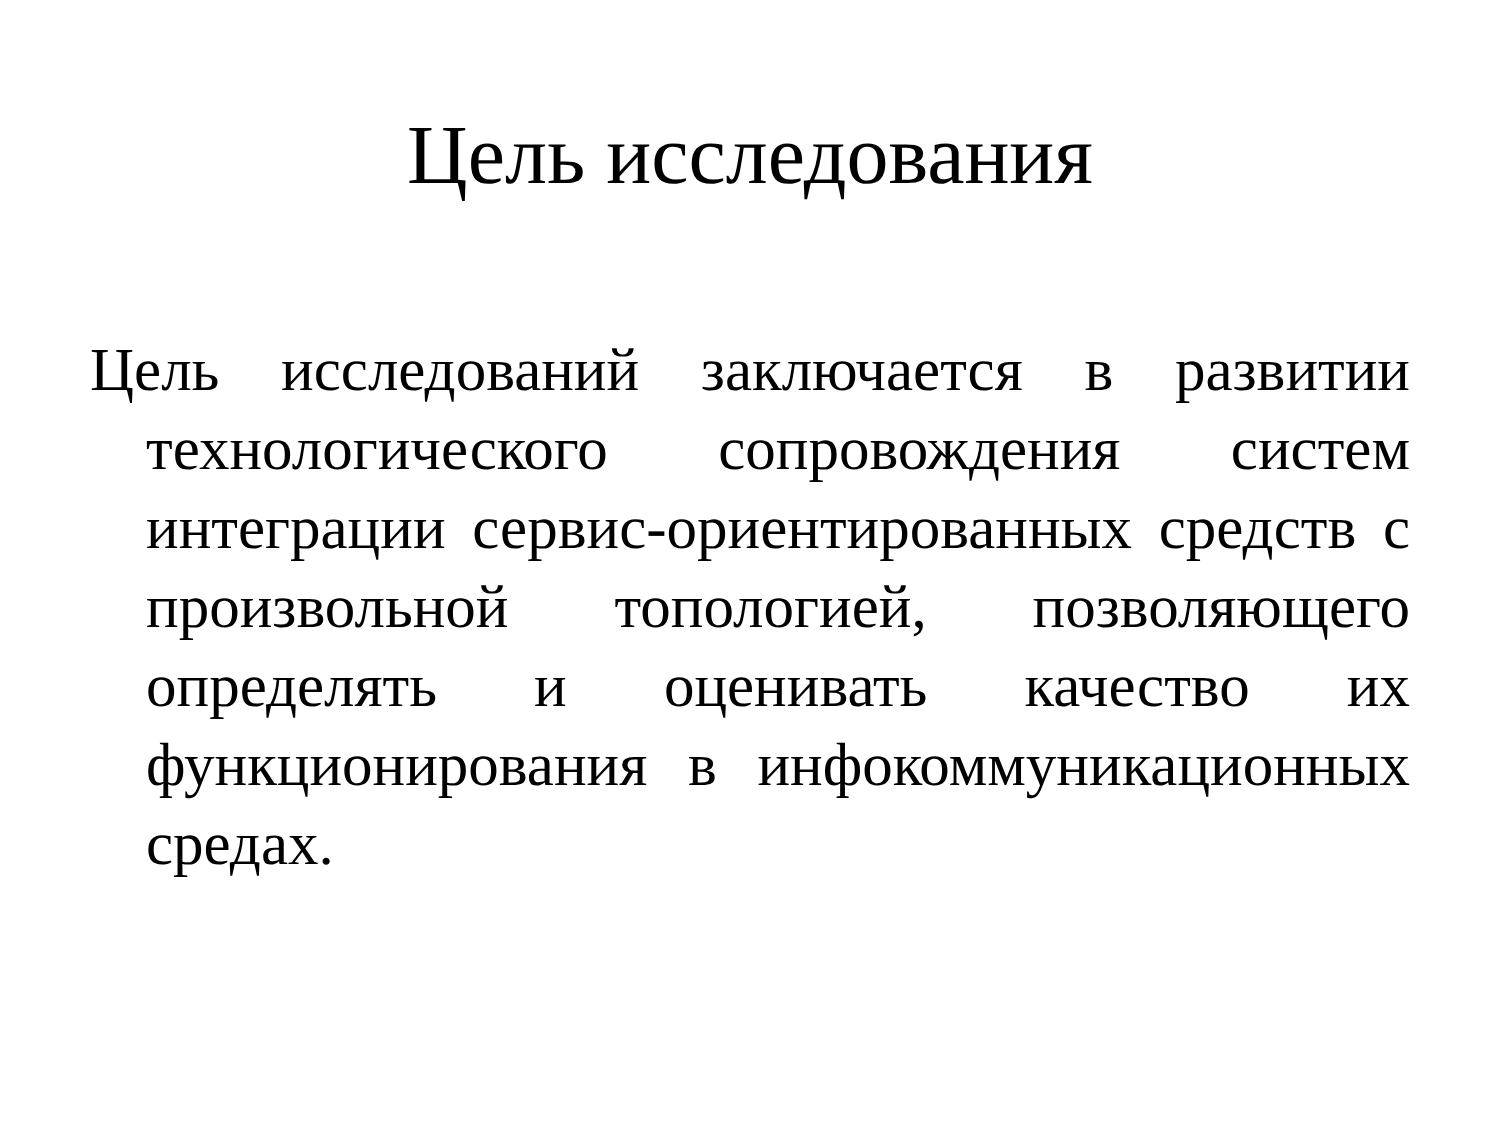Цель исследования
Цель исследований заключается в развитии технологического сопровождения систем интеграции сервис-ориентированных средств с произвольной топологией, позволяющего определять и оценивать качество их функционирования в инфокоммуникационных средах.